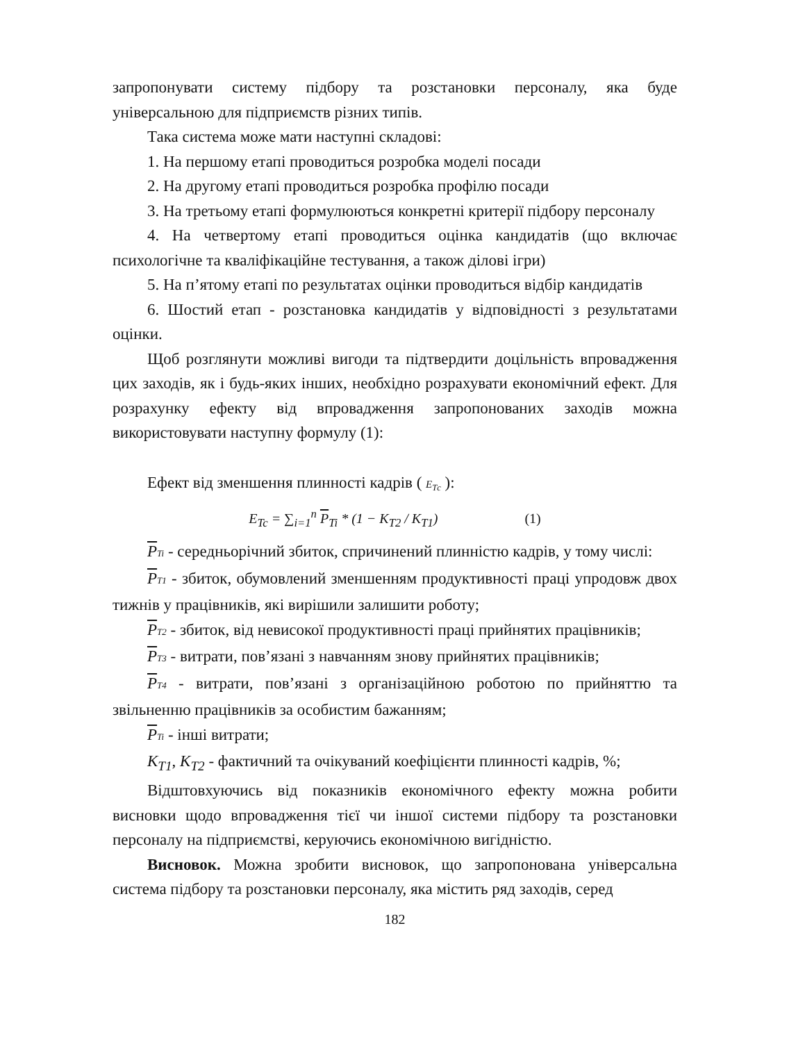запропонувати систему підбору та розстановки персоналу, яка буде універсальною для підприємств різних типів.
Така система може мати наступні складові:
1. На першому етапі проводиться розробка моделі посади
2. На другому етапі проводиться розробка профілю посади
3. На третьому етапі формулюються конкретні критерії підбору персоналу
4. На четвертому етапі проводиться оцінка кандидатів (що включає психологічне та кваліфікаційне тестування, а також ділові ігри)
5. На п’ятому етапі по результатах оцінки проводиться відбір кандидатів
6. Шостий етап - розстановка кандидатів у відповідності з результатами оцінки.
Щоб розглянути можливі вигоди та підтвердити доцільність впровадження цих заходів, як і будь-яких інших, необхідно розрахувати економічний ефект. Для розрахунку ефекту від впровадження запропонованих заходів можна використовувати наступну формулу (1):
Ефект від зменшення плинності кадрів ( E<sub>Tс</sub> ):
E<sub>Tc</sub> = ∑<sub>i=1</sub><sup>n</sup> P<sub>Ti</sub> * (1 − K<sub>T2</sub> / K<sub>T1</sub>) (1)
PTi - середньорічний збиток, спричинений плинністю кадрів, у тому числі:
PT1 - збиток, обумовлений зменшенням продуктивності праці упродовж двох тижнів у працівників, які вирішили залишити роботу;
PT2 - збиток, від невисокої продуктивності праці прийнятих працівників;
PT3 - витрати, пов’язані з навчанням знову прийнятих працівників;
PT4 - витрати, пов’язані з організаційною роботою по прийняттю та звільненню працівників за особистим бажанням;
PTi - інші витрати;
K<sub>T1</sub>, K<sub>T2</sub> - фактичний та очікуваний коефіцієнти плинності кадрів, %;
Відштовхуючись від показників економічного ефекту можна робити висновки щодо впровадження тієї чи іншої системи підбору та розстановки персоналу на підприємстві, керуючись економічною вигідністю.
Висновок. Можна зробити висновок, що запропонована універсальна система підбору та розстановки персоналу, яка містить ряд заходів, серед
182